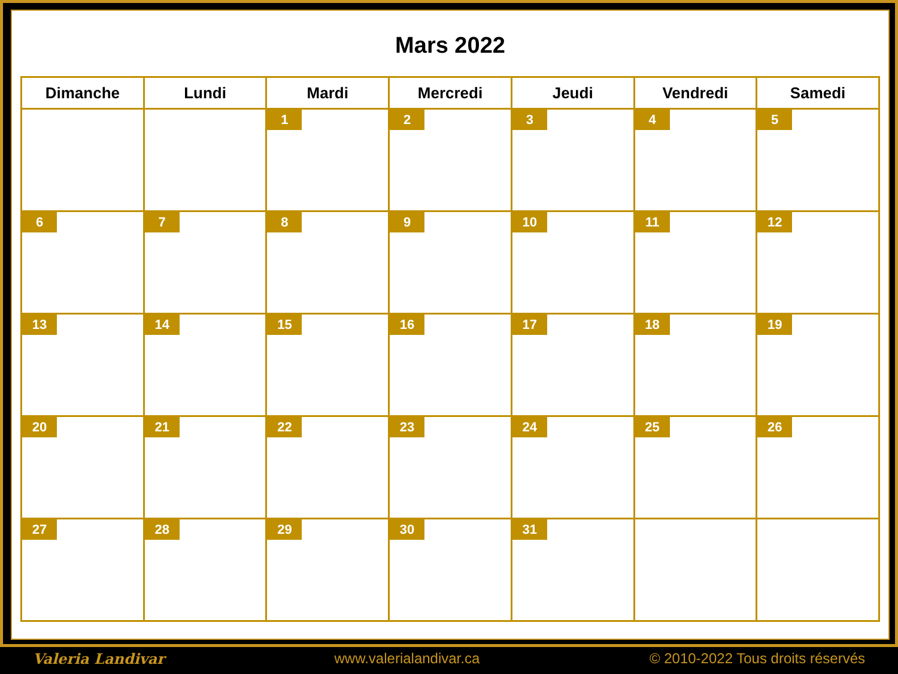Mars 2022
| Dimanche | Lundi | Mardi | Mercredi | Jeudi | Vendredi | Samedi |
| --- | --- | --- | --- | --- | --- | --- |
| | | 1 | 2 | 3 | 4 | 5 |
| 6 | 7 | 8 | 9 | 10 | 11 | 12 |
| 13 | 14 | 15 | 16 | 17 | 18 | 19 |
| 20 | 21 | 22 | 23 | 24 | 25 | 26 |
| 27 | 28 | 29 | 30 | 31 | | |
Valeria Landivar www.valerialandivar.ca © 2010-2022 Tous droits réservés